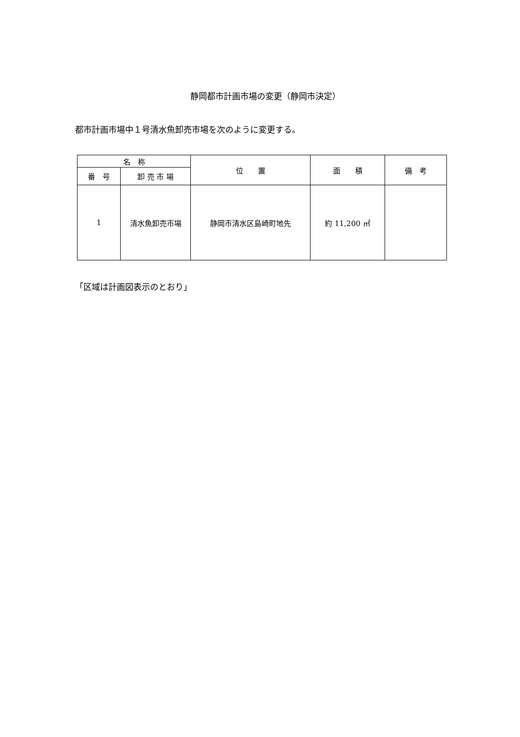静岡都市計画市場の変更（静岡市決定）
都市計画市場中１号清水魚卸売市場を次のように変更する。
| 名 称 | | 位 置 | 面 積 | 備 考 |
| --- | --- | --- | --- | --- |
| 番 号 | 卸 売 市 場 | | | |
| 1 | 清水魚卸売市場 | 静岡市清水区島崎町地先 | 約 11,200 ㎡ | |
「区域は計画図表示のとおり」